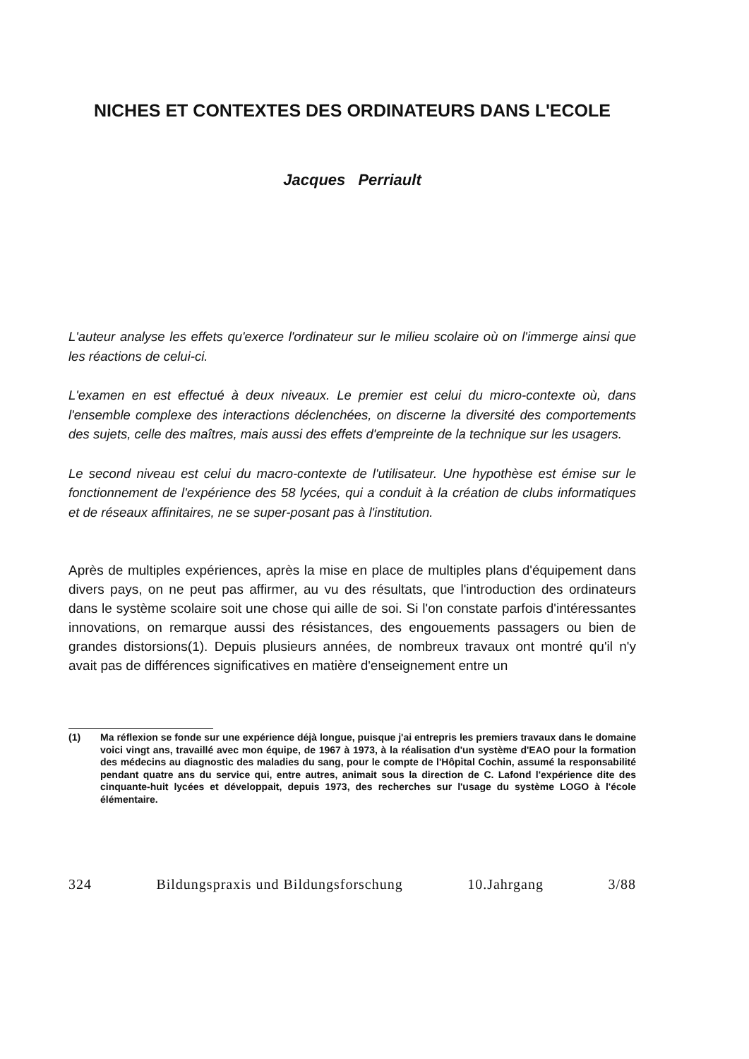NICHES ET CONTEXTES DES ORDINATEURS DANS L'ECOLE
Jacques Perriault
L'auteur analyse les effets qu'exerce l'ordinateur sur le milieu scolaire où on l'immerge ainsi que les réactions de celui-ci.
L'examen en est effectué à deux niveaux. Le premier est celui du micro-contexte où, dans l'ensemble complexe des interactions déclenchées, on discerne la diversité des comportements des sujets, celle des maîtres, mais aussi des effets d'empreinte de la technique sur les usagers.
Le second niveau est celui du macro-contexte de l'utilisateur. Une hypothèse est émise sur le fonctionnement de l'expérience des 58 lycées, qui a conduit à la création de clubs informatiques et de réseaux affinitaires, ne se super-posant pas à l'institution.
Après de multiples expériences, après la mise en place de multiples plans d'équipement dans divers pays, on ne peut pas affirmer, au vu des résultats, que l'introduction des ordinateurs dans le système scolaire soit une chose qui aille de soi. Si l'on constate parfois d'intéressantes innovations, on remarque aussi des résistances, des engouements passagers ou bien de grandes distorsions(1). Depuis plusieurs années, de nombreux travaux ont montré qu'il n'y avait pas de différences significatives en matière d'enseignement entre un
(1) Ma réflexion se fonde sur une expérience déjà longue, puisque j'ai entrepris les premiers travaux dans le domaine voici vingt ans, travaillé avec mon équipe, de 1967 à 1973, à la réalisation d'un système d'EAO pour la formation des médecins au diagnostic des maladies du sang, pour le compte de l'Hôpital Cochin, assumé la responsabilité pendant quatre ans du service qui, entre autres, animait sous la direction de C. Lafond l'expérience dite des cinquante-huit lycées et développait, depuis 1973, des recherches sur l'usage du système LOGO à l'école élémentaire.
324 Bildungspraxis und Bildungsforschung 10.Jahrgang 3/88